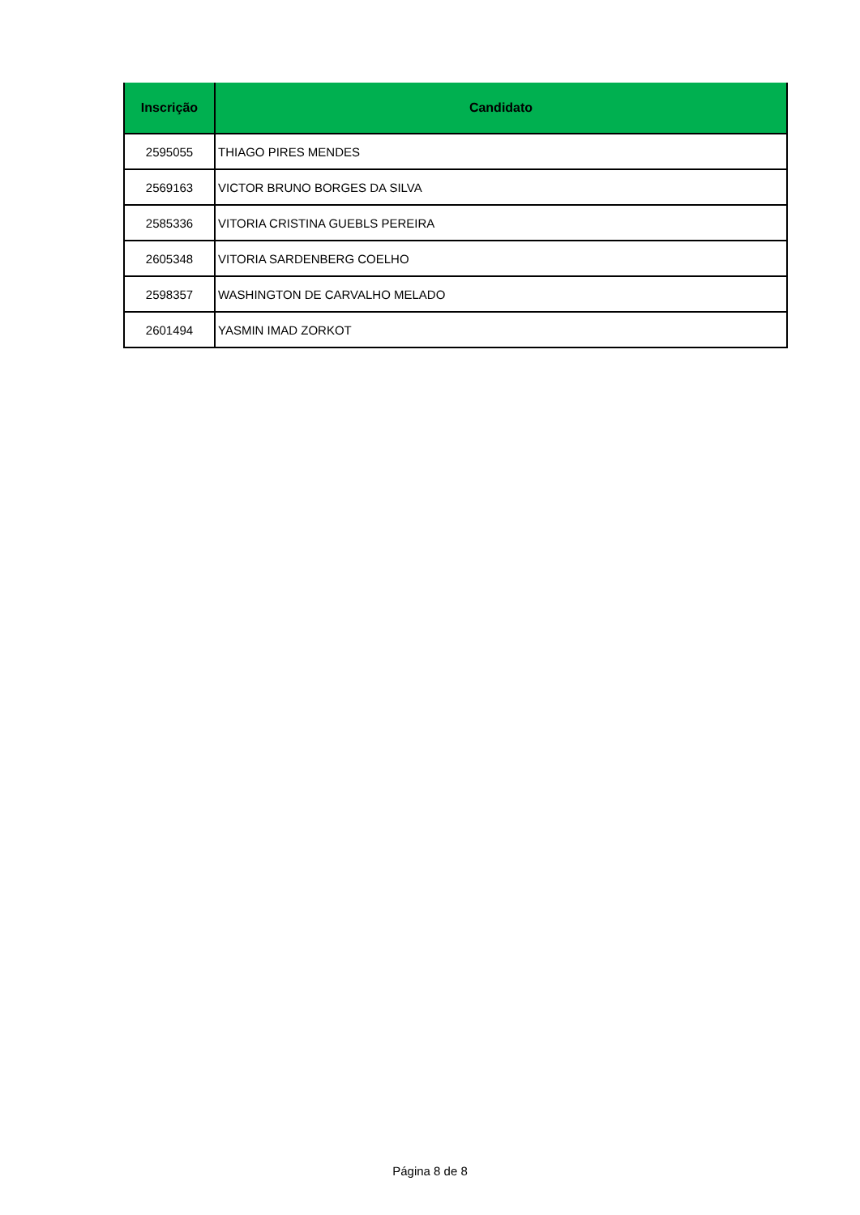| Inscrição | Candidato |
| --- | --- |
| 2595055 | THIAGO PIRES MENDES |
| 2569163 | VICTOR BRUNO BORGES DA SILVA |
| 2585336 | VITORIA CRISTINA GUEBLS PEREIRA |
| 2605348 | VITORIA SARDENBERG COELHO |
| 2598357 | WASHINGTON DE CARVALHO MELADO |
| 2601494 | YASMIN IMAD ZORKOT |
Página 8 de 8